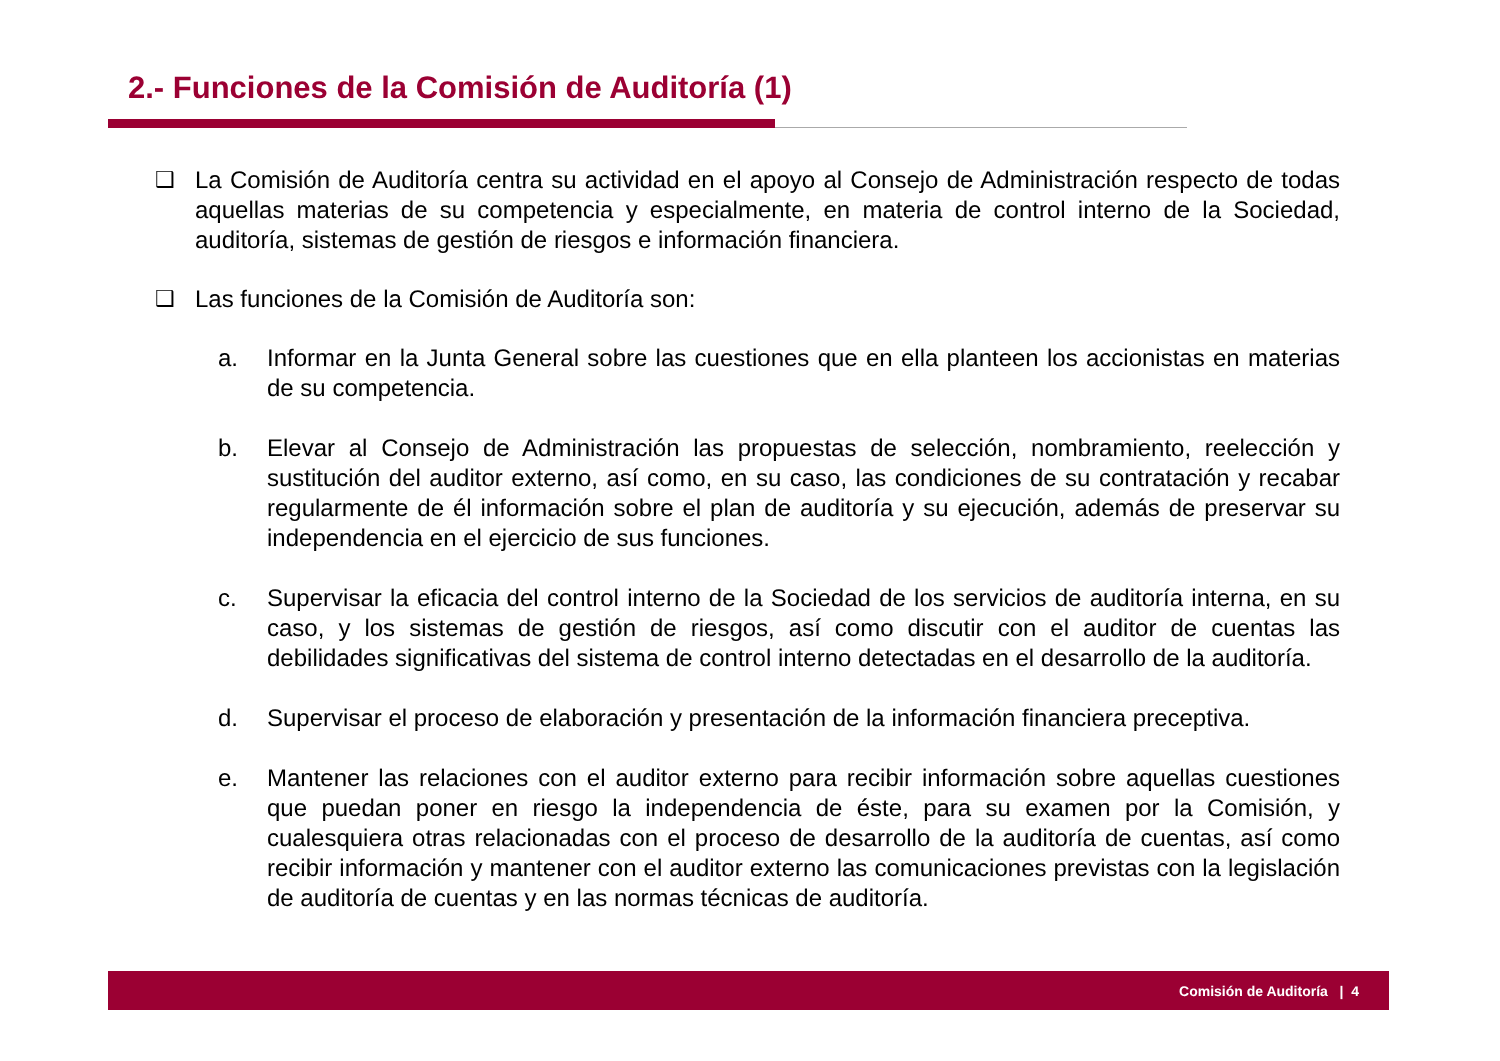2.- Funciones de la Comisión de Auditoría (1)
❑ La Comisión de Auditoría centra su actividad en el apoyo al Consejo de Administración respecto de todas aquellas materias de su competencia y especialmente, en materia de control interno de la Sociedad, auditoría, sistemas de gestión de riesgos e información financiera.
❑ Las funciones de la Comisión de Auditoría son:
a. Informar en la Junta General sobre las cuestiones que en ella planteen los accionistas en materias de su competencia.
b. Elevar al Consejo de Administración las propuestas de selección, nombramiento, reelección y sustitución del auditor externo, así como, en su caso, las condiciones de su contratación y recabar regularmente de él información sobre el plan de auditoría y su ejecución, además de preservar su independencia en el ejercicio de sus funciones.
c. Supervisar la eficacia del control interno de la Sociedad de los servicios de auditoría interna, en su caso, y los sistemas de gestión de riesgos, así como discutir con el auditor de cuentas las debilidades significativas del sistema de control interno detectadas en el desarrollo de la auditoría.
d. Supervisar el proceso de elaboración y presentación de la información financiera preceptiva.
e. Mantener las relaciones con el auditor externo para recibir información sobre aquellas cuestiones que puedan poner en riesgo la independencia de éste, para su examen por la Comisión, y cualesquiera otras relacionadas con el proceso de desarrollo de la auditoría de cuentas, así como recibir información y mantener con el auditor externo las comunicaciones previstas con la legislación de auditoría de cuentas y en las normas técnicas de auditoría.
Comisión de Auditoría | 4